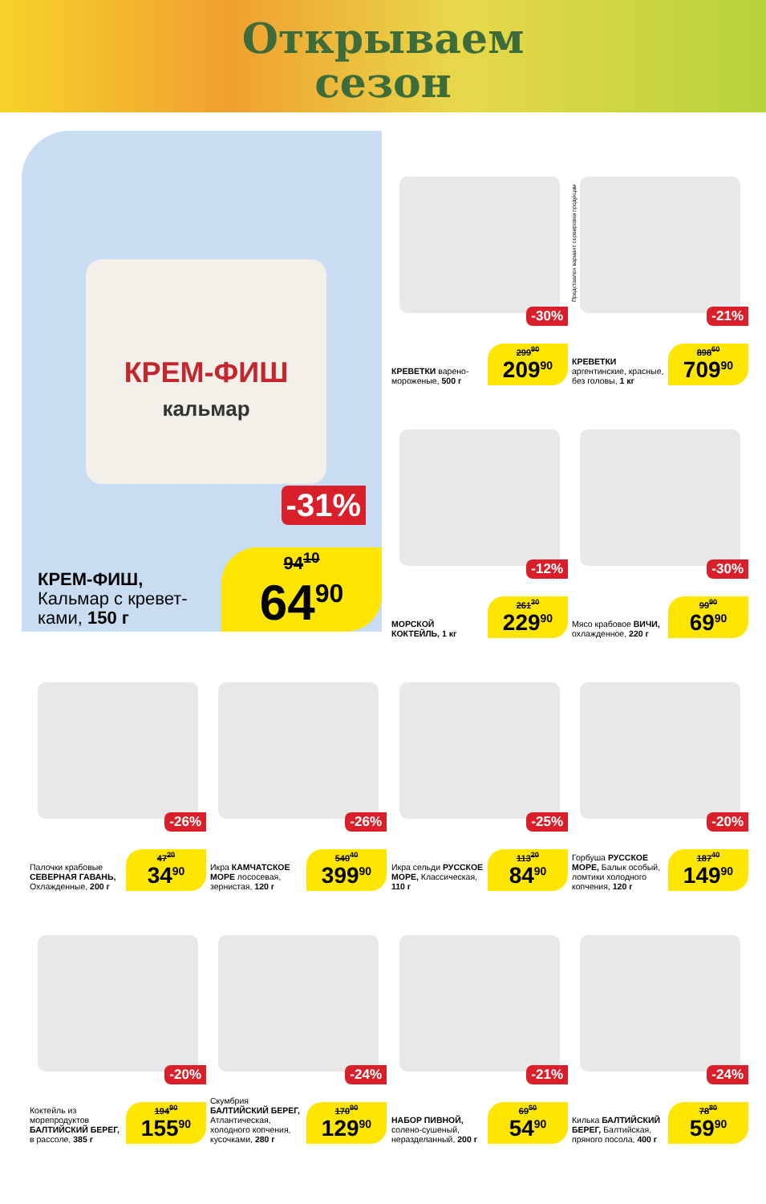Открываем
сезон
КРЕМ-ФИШ
кальмар
-31%
КРЕМ-ФИШ,
Кальмар с кревет-
ками, 150 г
94<sup>10</sup>
64<sup>90</sup>
-30%
КРЕВЕТКИ варено-мороженые, 500 г
299<sup>90</sup>
209<sup>90</sup>
-21%
КРЕВЕТКИ аргентинские, красные, без головы, 1 кг
898<sup>60</sup>
709<sup>90</sup>
Представлен вариант сервировки продукции
-12%
МОРСКОЙ КОКТЕЙЛЬ, 1 кг
261<sup>30</sup>
229<sup>90</sup>
-30%
Мясо крабовое ВИЧИ, охлажденное, 220 г
99<sup>90</sup>
69<sup>90</sup>
-26%
Палочки крабовые СЕВЕРНАЯ ГАВАНЬ, Охлажденные, 200 г
47<sup>20</sup>
34<sup>90</sup>
-26%
Икра КАМЧАТСКОЕ МОРЕ лососевая, зернистая, 120 г
540<sup>40</sup>
399<sup>90</sup>
-25%
Икра сельди РУССКОЕ МОРЕ, Классическая, 110 г
113<sup>20</sup>
84<sup>90</sup>
-20%
Горбуша РУССКОЕ МОРЕ, Балык особый, ломтики холодного копчения, 120 г
187<sup>40</sup>
149<sup>90</sup>
-20%
Коктейль из морепродуктов БАЛТИЙСКИЙ БЕРЕГ, в рассоле, 385 г
194<sup>90</sup>
155<sup>90</sup>
-24%
Скумбрия БАЛТИЙСКИЙ БЕРЕГ, Атлантическая, холодного копчения, кусочками, 280 г
170<sup>90</sup>
129<sup>90</sup>
-21%
НАБОР ПИВНОЙ, солено-сушеный, неразделанный, 200 г
69<sup>50</sup>
54<sup>90</sup>
-24%
Килька БАЛТИЙСКИЙ БЕРЕГ, Балтийская, пряного посола, 400 г
78<sup>80</sup>
59<sup>90</sup>